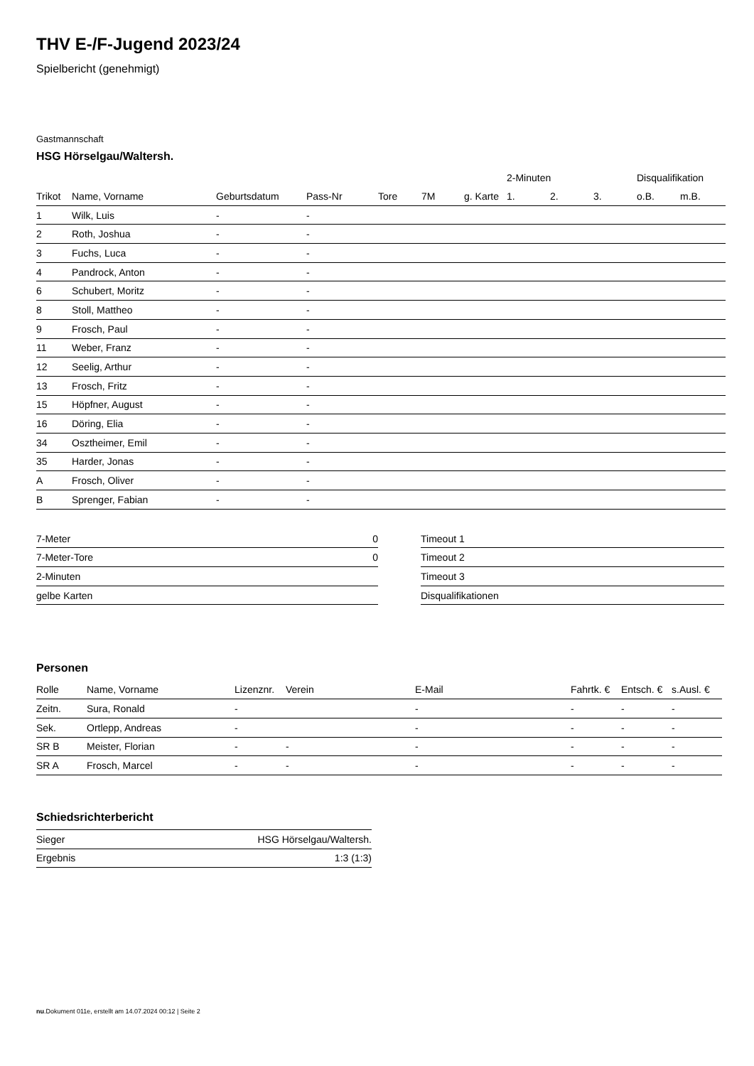THV E-/F-Jugend 2023/24
Spielbericht (genehmigt)
Gastmannschaft
HSG Hörselgau/Waltersh.
| | | | | | | | 2-Minuten | | | Disqualifikation | |
| --- | --- | --- | --- | --- | --- | --- | --- | --- | --- | --- | --- |
| Trikot | Name, Vorname | Geburtsdatum | Pass-Nr | Tore | 7M | g. Karte | 1. | 2. | 3. | o.B. | m.B. |
| 1 | Wilk, Luis | - | - | | | | | | | | |
| 2 | Roth, Joshua | - | - | | | | | | | | |
| 3 | Fuchs, Luca | - | - | | | | | | | | |
| 4 | Pandrock, Anton | - | - | | | | | | | | |
| 6 | Schubert, Moritz | - | - | | | | | | | | |
| 8 | Stoll, Mattheo | - | - | | | | | | | | |
| 9 | Frosch, Paul | - | - | | | | | | | | |
| 11 | Weber, Franz | - | - | | | | | | | | |
| 12 | Seelig, Arthur | - | - | | | | | | | | |
| 13 | Frosch, Fritz | - | - | | | | | | | | |
| 15 | Höpfner, August | - | - | | | | | | | | |
| 16 | Döring, Elia | - | - | | | | | | | | |
| 34 | Osztheimer, Emil | - | - | | | | | | | | |
| 35 | Harder, Jonas | - | - | | | | | | | | |
| A | Frosch, Oliver | - | - | | | | | | | | |
| B | Sprenger, Fabian | - | - | | | | | | | | |
| 7-Meter | 0 |
| 7-Meter-Tore | 0 |
| 2-Minuten | |
| gelbe Karten | |
| Timeout 1 |
| Timeout 2 |
| Timeout 3 |
| Disqualifikationen |
Personen
| Rolle | Name, Vorname | Lizenznr. | Verein | E-Mail | Fahrtk. € | Entsch. € | s.Ausl. € |
| --- | --- | --- | --- | --- | --- | --- | --- |
| Zeitn. | Sura, Ronald | - | | - | - | - | - |
| Sek. | Ortlepp, Andreas | - | | - | - | - | - |
| SR B | Meister, Florian | - | - | - | - | - | - |
| SR A | Frosch, Marcel | - | - | - | - | - | - |
Schiedsrichterbericht
| Sieger | HSG Hörselgau/Waltersh. |
| Ergebnis | 1:3 (1:3) |
nu.Dokument 011e, erstellt am 14.07.2024 00:12 | Seite 2